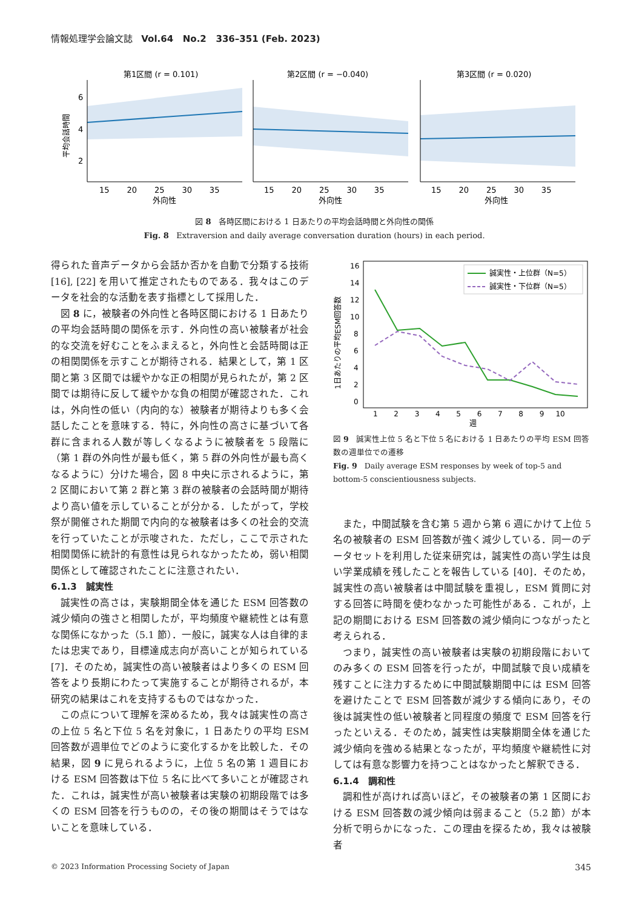情報処理学会論文誌 Vol.64 No.2 336–351 (Feb. 2023)
第1区間 (r = 0.101)
第2区間 (r = −0.040)
第3区間 (r = 0.020)
平均会話時間
6
4
2
15 20 25 30 35
15 20 25 30 35
15 20 25 30 35
外向性
外向性
外向性
図 8 各時区間における 1 日あたりの平均会話時間と外向性の関係
Fig. 8 Extraversion and daily average conversation duration (hours) in each period.
得られた音声データから会話か否かを自動で分類する技術 [16], [22] を用いて推定されたものである．我々はこのデータを社会的な活動を表す指標として採用した．
図 8 に，被験者の外向性と各時区間における 1 日あたりの平均会話時間の関係を示す．外向性の高い被験者が社会的な交流を好むことをふまえると，外向性と会話時間は正の相関関係を示すことが期待される．結果として，第 1 区間と第 3 区間では緩やかな正の相関が見られたが，第 2 区間では期待に反して緩やかな負の相関が確認された．これは，外向性の低い（内向的な）被験者が期待よりも多く会話したことを意味する．特に，外向性の高さに基づいて各群に含まれる人数が等しくなるように被験者を 5 段階に（第 1 群の外向性が最も低く，第 5 群の外向性が最も高くなるように）分けた場合，図 8 中央に示されるように，第 2 区間において第 2 群と第 3 群の被験者の会話時間が期待より高い値を示していることが分かる．したがって，学校祭が開催された期間で内向的な被験者は多くの社会的交流を行っていたことが示唆された．ただし，ここで示された相関関係に統計的有意性は見られなかったため，弱い相関関係として確認されたことに注意されたい．
6.1.3 誠実性
誠実性の高さは，実験期間全体を通じた ESM 回答数の減少傾向の強さと相関したが，平均頻度や継続性とは有意な関係になかった（5.1 節）．一般に，誠実な人は自律的または忠実であり，目標達成志向が高いことが知られている [7]．そのため，誠実性の高い被験者はより多くの ESM 回答をより長期にわたって実施することが期待されるが，本研究の結果はこれを支持するものではなかった．
この点について理解を深めるため，我々は誠実性の高さの上位 5 名と下位 5 名を対象に，1 日あたりの平均 ESM 回答数が週単位でどのように変化するかを比較した．その結果，図 9 に見られるように，上位 5 名の第 1 週目における ESM 回答数は下位 5 名に比べて多いことが確認された．これは，誠実性が高い被験者は実験の初期段階では多くの ESM 回答を行うものの，その後の期間はそうではないことを意味している．
1日あたりの平均ESM回答数
16
14
12
10
8
6
4
2
0
1 2 3 4 5 6 7 8 9 10
週
誠実性・上位群（N=5）
誠実性・下位群（N=5）
図 9 誠実性上位 5 名と下位 5 名における 1 日あたりの平均 ESM 回答数の週単位での遷移
Fig. 9 Daily average ESM responses by week of top-5 and bottom-5 conscientiousness subjects.
また，中間試験を含む第 5 週から第 6 週にかけて上位 5 名の被験者の ESM 回答数が強く減少している．同一のデータセットを利用した従来研究は，誠実性の高い学生は良い学業成績を残したことを報告している [40]．そのため，誠実性の高い被験者は中間試験を重視し，ESM 質問に対する回答に時間を使わなかった可能性がある．これが，上記の期間における ESM 回答数の減少傾向につながったと考えられる．
つまり，誠実性の高い被験者は実験の初期段階においてのみ多くの ESM 回答を行ったが，中間試験で良い成績を残すことに注力するために中間試験期間中には ESM 回答を避けたことで ESM 回答数が減少する傾向にあり，その後は誠実性の低い被験者と同程度の頻度で ESM 回答を行ったといえる．そのため，誠実性は実験期間全体を通じた減少傾向を強める結果となったが，平均頻度や継続性に対しては有意な影響力を持つことはなかったと解釈できる．
6.1.4 調和性
調和性が高ければ高いほど，その被験者の第 1 区間における ESM 回答数の減少傾向は弱まること（5.2 節）が本分析で明らかになった．この理由を探るため，我々は被験者
© 2023 Information Processing Society of Japan 345